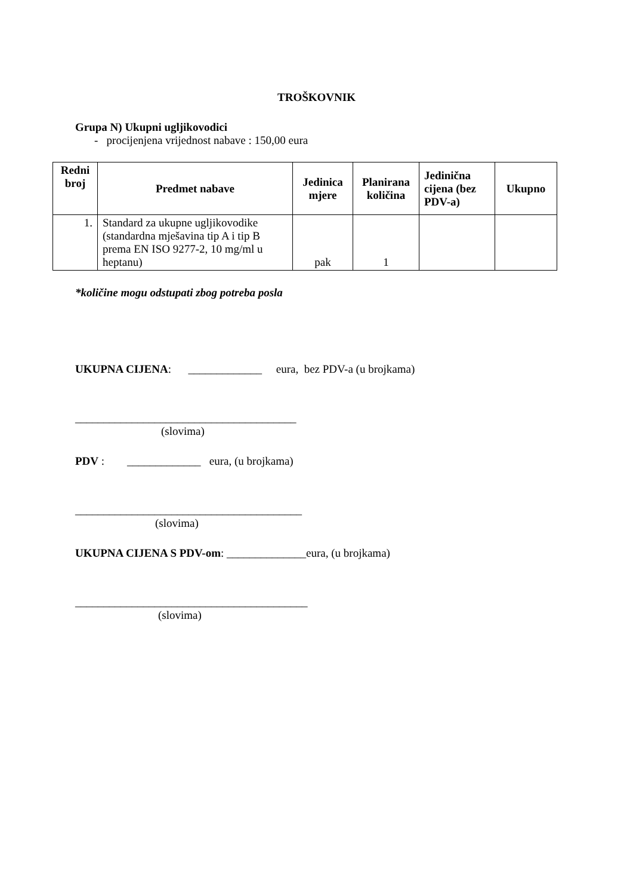TROŠKOVNIK
Grupa N) Ukupni ugljikovodici
- procijenjena vrijednost nabave : 150,00 eura
| Redni broj | Predmet nabave | Jedinica mjere | Planirana količina | Jedinična cijena (bez PDV-a) | Ukupno |
| --- | --- | --- | --- | --- | --- |
| 1. | Standard za ukupne ugljikovodike (standardna mješavina tip A i tip B prema EN ISO 9277-2, 10 mg/ml u heptanu) | pak | 1 | | |
*količine mogu odstupati zbog potreba posla
UKUPNA CIJENA: _____________ eura, bez PDV-a (u brojkama)
_______________________________________
(slovima)
PDV : _____________ eura, (u brojkama)
________________________________________
(slovima)
UKUPNA CIJENA S PDV-om: ______________eura, (u brojkama)
_________________________________________
(slovima)